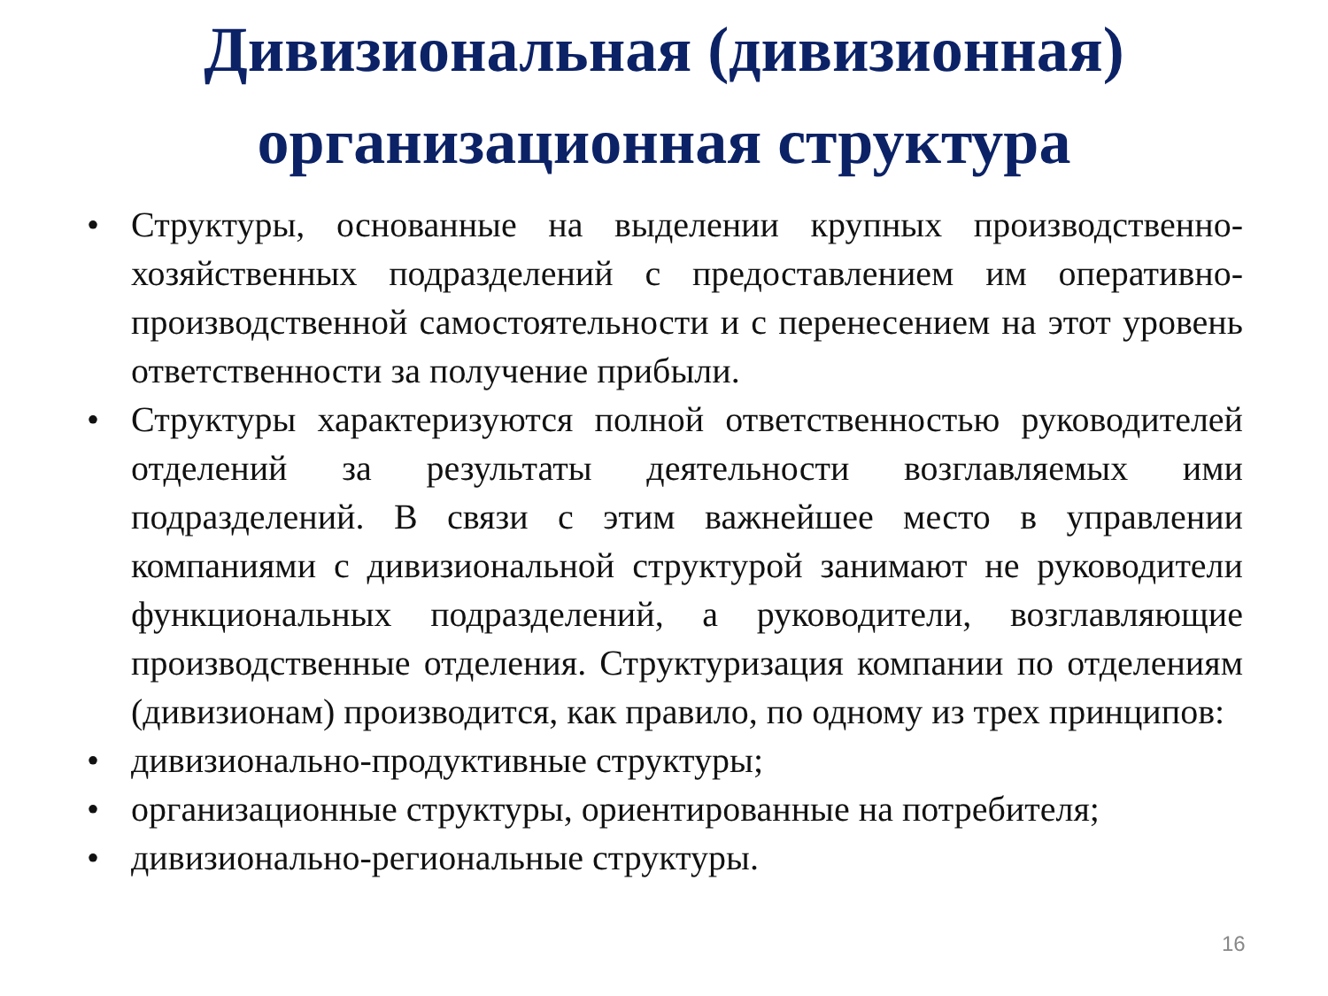Дивизиональная (дивизионная)
организационная структура
• Структуры, основанные на выделении крупных производственно-хозяйственных подразделений с предоставлением им оперативно-производственной самостоятельности и с перенесением на этот уровень ответственности за получение прибыли.
• Структуры характеризуются полной ответственностью руководителей отделений за результаты деятельности возглавляемых ими подразделений. В связи с этим важнейшее место в управлении компаниями с дивизиональной структурой занимают не руководители функциональных подразделений, а руководители, возглавляющие производственные отделения. Структуризация компании по отделениям (дивизионам) производится, как правило, по одному из трех принципов:
• дивизионально-продуктивные структуры;
• организационные структуры, ориентированные на потребителя;
• дивизионально-региональные структуры.
16